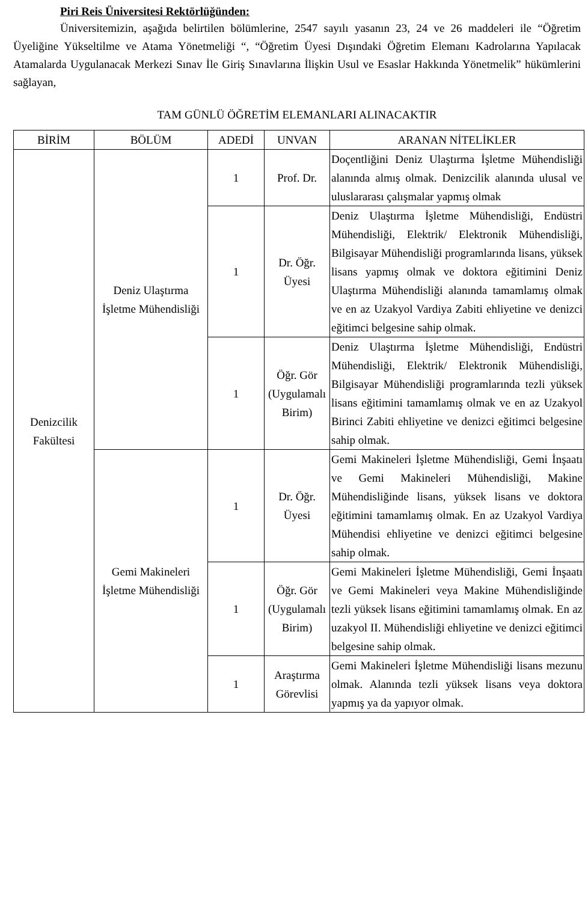Piri Reis Üniversitesi Rektörlüğünden:
Üniversitemizin, aşağıda belirtilen bölümlerine, 2547 sayılı yasanın 23, 24 ve 26 maddeleri ile “Öğretim Üyeliğine Yükseltilme ve Atama Yönetmeliği “, “Öğretim Üyesi Dışındaki Öğretim Elemanı Kadrolarına Yapılacak Atamalarda Uygulanacak Merkezi Sınav İle Giriş Sınavlarına İlişkin Usul ve Esaslar Hakkında Yönetmelik” hükümlerini sağlayan,
TAM GÜNLÜ ÖĞRETİM ELEMANLARI ALINACAKTIR
| BİRİM | BÖLÜM | ADEDİ | UNVAN | ARANAN NİTELİKLER |
| --- | --- | --- | --- | --- |
| Denizcilik Fakültesi | Deniz Ulaştırma İşletme Mühendisliği | 1 | Prof. Dr. | Doçentliğini Deniz Ulaştırma İşletme Mühendisliği alanında almış olmak. Denizcilik alanında ulusal ve uluslararası çalışmalar yapmış olmak |
| | | 1 | Dr. Öğr. Üyesi | Deniz Ulaştırma İşletme Mühendisliği, Endüstri Mühendisliği, Elektrik/ Elektronik Mühendisliği, Bilgisayar Mühendisliği programlarında lisans, yüksek lisans yapmış olmak ve doktora eğitimini Deniz Ulaştırma Mühendisliği alanında tamamlamış olmak ve en az Uzakyol Vardiya Zabiti ehliyetine ve denizci eğitimci belgesine sahip olmak. |
| | | 1 | Öğr. Gör (Uygulamalı Birim) | Deniz Ulaştırma İşletme Mühendisliği, Endüstri Mühendisliği, Elektrik/ Elektronik Mühendisliği, Bilgisayar Mühendisliği programlarında tezli yüksek lisans eğitimini tamamlamış olmak ve en az Uzakyol Birinci Zabiti ehliyetine ve denizci eğitimci belgesine sahip olmak. |
| | Gemi Makineleri İşletme Mühendisliği | 1 | Dr. Öğr. Üyesi | Gemi Makineleri İşletme Mühendisliği, Gemi İnşaatı ve Gemi Makineleri Mühendisliği, Makine Mühendisliğinde lisans, yüksek lisans ve doktora eğitimini tamamlamış olmak. En az Uzakyol Vardiya Mühendisi ehliyetine ve denizci eğitimci belgesine sahip olmak. |
| | | 1 | Öğr. Gör (Uygulamalı Birim) | Gemi Makineleri İşletme Mühendisliği, Gemi İnşaatı ve Gemi Makineleri veya Makine Mühendisliğinde tezli yüksek lisans eğitimini tamamlamış olmak. En az uzakyol II. Mühendisliği ehliyetine ve denizci eğitimci belgesine sahip olmak. |
| | | 1 | Araştırma Görevlisi | Gemi Makineleri İşletme Mühendisliği lisans mezunu olmak. Alanında tezli yüksek lisans veya doktora yapmış ya da yapıyor olmak. |